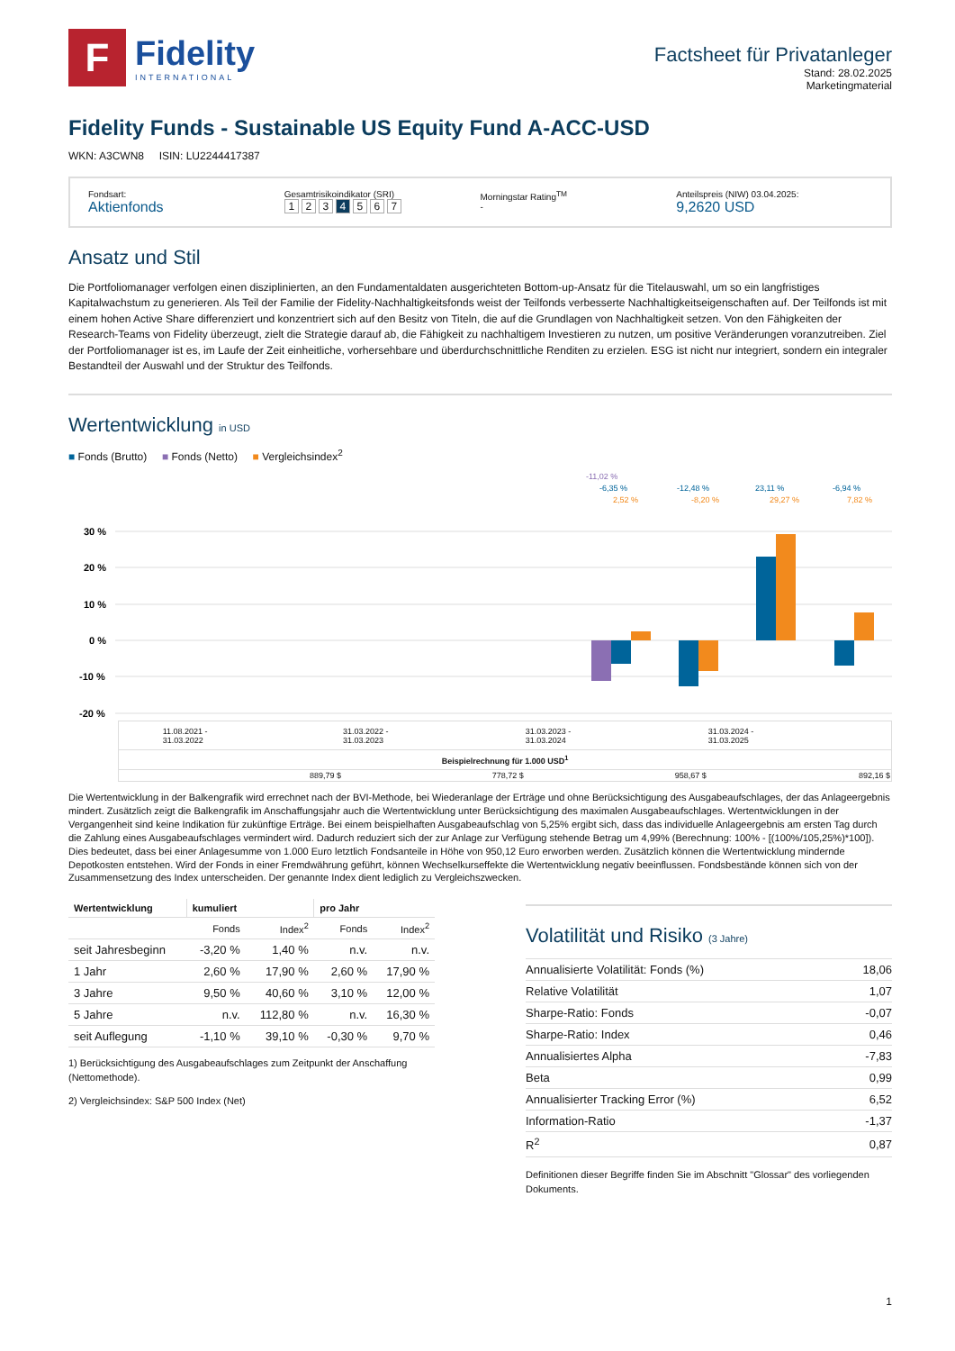F
Fidelity
INTERNATIONAL
Factsheet für Privatanleger
Stand: 28.02.2025
Marketingmaterial
Fidelity Funds - Sustainable US Equity Fund A-ACC-USD
WKN: A3CWN8 ISIN: LU2244417387
Fondsart:
Aktienfonds
Gesamtrisikoindikator (SRI)
1234567
Morningstar Rating<sup>TM</sup>
-
Anteilspreis (NIW) 03.04.2025:
9,2620 USD
Ansatz und Stil
Die Portfoliomanager verfolgen einen disziplinierten, an den Fundamentaldaten ausgerichteten Bottom-up-Ansatz für die Titelauswahl, um so ein langfristiges Kapitalwachstum zu generieren. Als Teil der Familie der Fidelity-Nachhaltigkeitsfonds weist der Teilfonds verbesserte Nachhaltigkeitseigenschaften auf. Der Teilfonds ist mit einem hohen Active Share differenziert und konzentriert sich auf den Besitz von Titeln, die auf die Grundlagen von Nachhaltigkeit setzen. Von den Fähigkeiten der Research-Teams von Fidelity überzeugt, zielt die Strategie darauf ab, die Fähigkeit zu nachhaltigem Investieren zu nutzen, um positive Veränderungen voranzutreiben. Ziel der Portfoliomanager ist es, im Laufe der Zeit einheitliche, vorhersehbare und überdurchschnittliche Renditen zu erzielen. ESG ist nicht nur integriert, sondern ein integraler Bestandteil der Auswahl und der Struktur des Teilfonds.
Wertentwicklung in USD
■ Fonds (Brutto) ■ Fonds (Netto) ■ Vergleichsindex<sup>2</sup>
-11,02 %
-6,35 %
2,52 %
-12,48 %
-8,20 %
23,11 %
29,27 %
-6,94 %
7,82 %
30 %
20 %
10 %
0 %
-10 %
-20 %
| | | | | | | 11.08.2021 - 31.03.2022 | 31.03.2022 - 31.03.2023 | 31.03.2023 - 31.03.2024 | 31.03.2024 - 31.03.2025 |
| Beispielrechnung für 1.000 USD<sup>1</sup> | | | | | | | | | |
| | | | | | | 889,79 $ | 778,72 $ | 958,67 $ | 892,16 $ |
Die Wertentwicklung in der Balkengrafik wird errechnet nach der BVI-Methode, bei Wiederanlage der Erträge und ohne Berücksichtigung des Ausgabeaufschlages, der das Anlageergebnis mindert. Zusätzlich zeigt die Balkengrafik im Anschaffungsjahr auch die Wertentwicklung unter Berücksichtigung des maximalen Ausgabeaufschlages. Wertentwicklungen in der Vergangenheit sind keine Indikation für zukünftige Erträge. Bei einem beispielhaften Ausgabeaufschlag von 5,25% ergibt sich, dass das individuelle Anlageergebnis am ersten Tag durch die Zahlung eines Ausgabeaufschlages vermindert wird. Dadurch reduziert sich der zur Anlage zur Verfügung stehende Betrag um 4,99% (Berechnung: 100% - [(100%/105,25%)*100]). Dies bedeutet, dass bei einer Anlagesumme von 1.000 Euro letztlich Fondsanteile in Höhe von 950,12 Euro erworben werden. Zusätzlich können die Wertentwicklung mindernde Depotkosten entstehen. Wird der Fonds in einer Fremdwährung geführt, können Wechselkurseffekte die Wertentwicklung negativ beeinflussen. Fondsbestände können sich von der Zusammensetzung des Index unterscheiden. Der genannte Index dient lediglich zu Vergleichszwecken.
| Wertentwicklung | kumuliert | | pro Jahr | |
| --- | --- | --- | --- | --- |
| | Fonds | Index<sup>2</sup> | Fonds | Index<sup>2</sup> |
| seit Jahresbeginn | -3,20 % | 1,40 % | n.v. | n.v. |
| 1 Jahr | 2,60 % | 17,90 % | 2,60 % | 17,90 % |
| 3 Jahre | 9,50 % | 40,60 % | 3,10 % | 12,00 % |
| 5 Jahre | n.v. | 112,80 % | n.v. | 16,30 % |
| seit Auflegung | -1,10 % | 39,10 % | -0,30 % | 9,70 % |
1) Berücksichtigung des Ausgabeaufschlages zum Zeitpunkt der Anschaffung (Nettomethode).
2) Vergleichsindex: S&P 500 Index (Net)
Volatilität und Risiko (3 Jahre)
| Annualisierte Volatilität: Fonds (%) | 18,06 |
| Relative Volatilität | 1,07 |
| Sharpe-Ratio: Fonds | -0,07 |
| Sharpe-Ratio: Index | 0,46 |
| Annualisiertes Alpha | -7,83 |
| Beta | 0,99 |
| Annualisierter Tracking Error (%) | 6,52 |
| Information-Ratio | -1,37 |
| R<sup>2</sup> | 0,87 |
Definitionen dieser Begriffe finden Sie im Abschnitt "Glossar" des vorliegenden Dokuments.
1